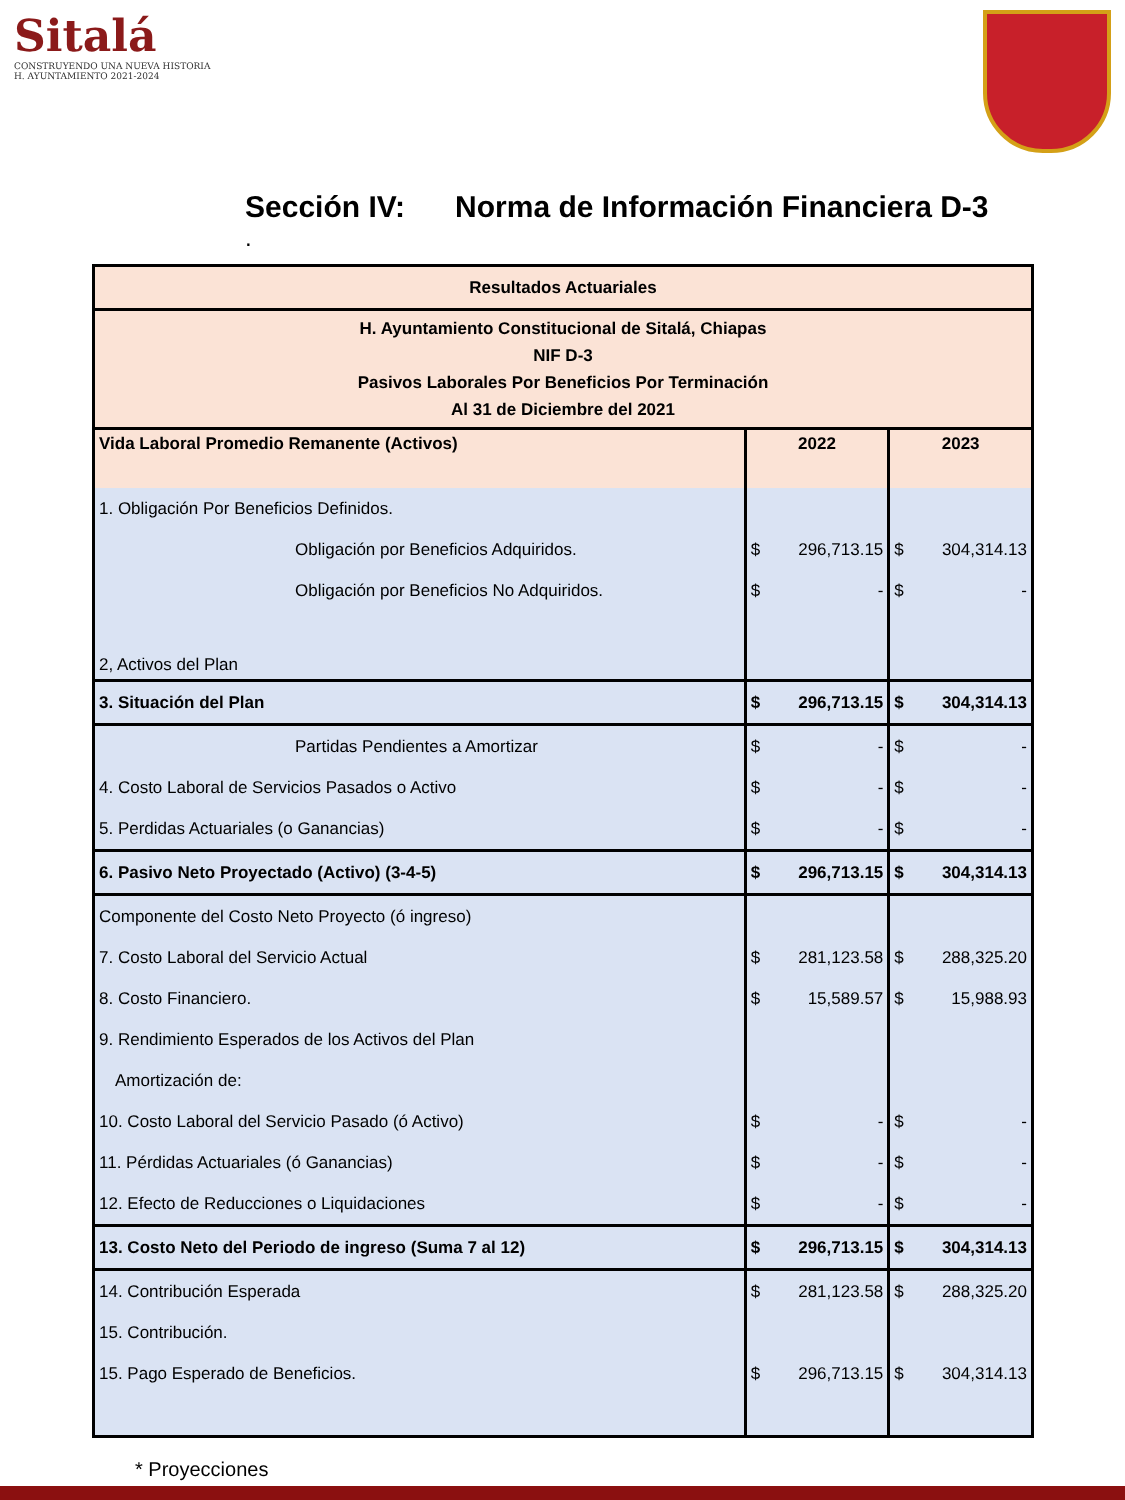Sitalá
CONSTRUYENDO UNA NUEVA HISTORIA
H. AYUNTAMIENTO 2021-2024
Sección IV: Norma de Información Financiera D-3
.
| Resultados Actuariales | | | | |
| --- | --- | --- | --- | --- |
| H. Ayuntamiento Constitucional de Sitalá, Chiapas NIF D-3 Pasivos Laborales Por Beneficios Por Terminación Al 31 de Diciembre del 2021 | | | | |
| Vida Laboral Promedio Remanente (Activos) | 2022 | | 2023 | |
| 1. Obligación Por Beneficios Definidos. | | | | |
| Obligación por Beneficios Adquiridos. | $ | 296,713.15 | $ | 304,314.13 |
| Obligación por Beneficios No Adquiridos. | $ | - | $ | - |
| 2, Activos del Plan | | | | |
| 3. Situación del Plan | $ | 296,713.15 | $ | 304,314.13 |
| Partidas Pendientes a Amortizar | $ | - | $ | - |
| 4. Costo Laboral de Servicios Pasados o Activo | $ | - | $ | - |
| 5. Perdidas Actuariales (o Ganancias) | $ | - | $ | - |
| 6. Pasivo Neto Proyectado (Activo) (3-4-5) | $ | 296,713.15 | $ | 304,314.13 |
| Componente del Costo Neto Proyecto (ó ingreso) | | | | |
| 7. Costo Laboral del Servicio Actual | $ | 281,123.58 | $ | 288,325.20 |
| 8. Costo Financiero. | $ | 15,589.57 | $ | 15,988.93 |
| 9. Rendimiento Esperados de los Activos del Plan | | | | |
| Amortización de: | | | | |
| 10. Costo Laboral del Servicio Pasado (ó Activo) | $ | - | $ | - |
| 11. Pérdidas Actuariales (ó Ganancias) | $ | - | $ | - |
| 12. Efecto de Reducciones o Liquidaciones | $ | - | $ | - |
| 13. Costo Neto del Periodo de ingreso (Suma 7 al 12) | $ | 296,713.15 | $ | 304,314.13 |
| 14. Contribución Esperada | $ | 281,123.58 | $ | 288,325.20 |
| 15. Contribución. | | | | |
| 15. Pago Esperado de Beneficios. | $ | 296,713.15 | $ | 304,314.13 |
* Proyecciones